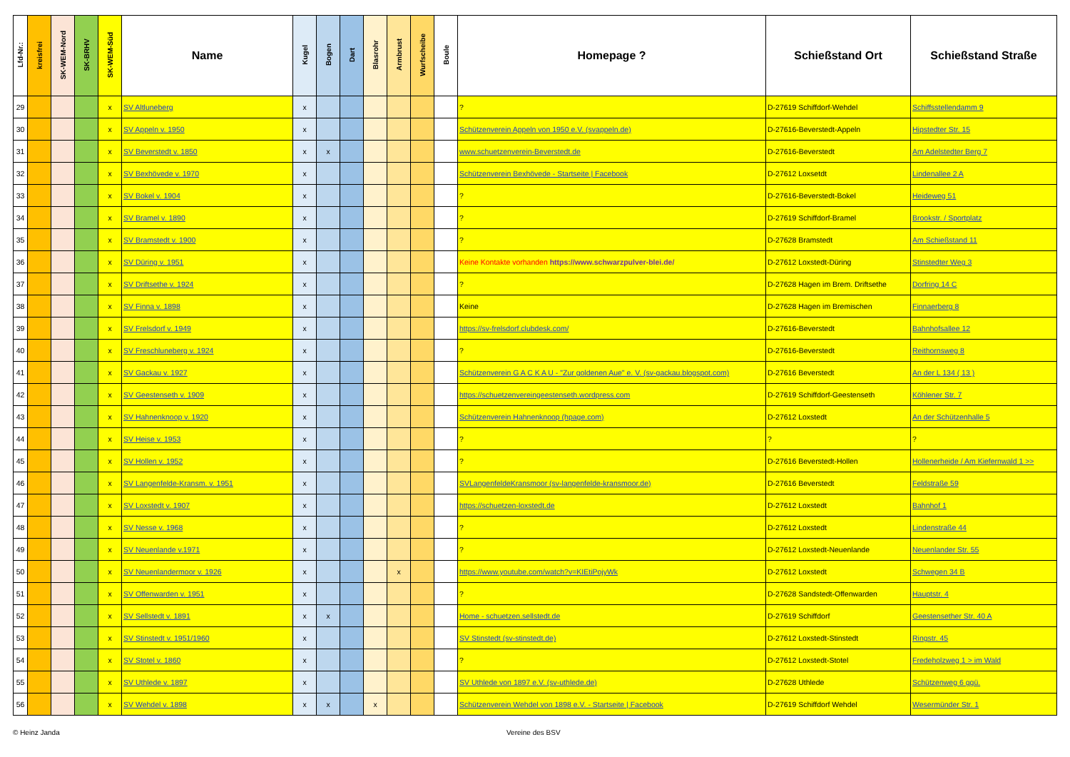| Lfd-Nr.: | kreisfrei | SK-WEM-Nord | SK-BRHV | SK-WEM-Süd | Name | Kugel | Bogen | Dart | Blasrohr | Armbrust | Wurfscheibe | Boule | Homepage ? | Schießstand Ort | Schießstand Straße |
| --- | --- | --- | --- | --- | --- | --- | --- | --- | --- | --- | --- | --- | --- | --- | --- |
| 29 | | | | x | SV Altluneberg | x | | | | | | | ? | D-27619 Schiffdorf-Wehdel | Schiffsstellendamm 9 |
| 30 | | | | x | SV Appeln v. 1950 | x | | | | | | | Schützenverein Appeln von 1950 e.V. (svappeln.de) | D-27616-Beverstedt-Appeln | Hipstedter Str. 15 |
| 31 | | | | x | SV Beverstedt v. 1850 | x | x | | | | | | www.schuetzenverein-Beverstedt.de | D-27616-Beverstedt | Am Adelstedter Berg 7 |
| 32 | | | | x | SV Bexhövede v. 1970 | x | | | | | | | Schützenverein Bexhövede - Startseite / Facebook | D-27612 Loxsetdt | Lindenallee 2 A |
| 33 | | | | x | SV Bokel v. 1904 | x | | | | | | | ? | D-27616-Beverstedt-Bokel | Heideweg 51 |
| 34 | | | | x | SV Bramel v. 1890 | x | | | | | | | ? | D-27619 Schiffdorf-Bramel | Brookstr. / Sportplatz |
| 35 | | | | x | SV Bramstedt v. 1900 | x | | | | | | | ? | D-27628 Bramstedt | Am Schießstand 11 |
| 36 | | | | x | SV Düring v. 1951 | x | | | | | | | Keine Kontakte vorhanden https://www.schwarzpulver-blei.de/ | D-27612 Loxstedt-Düring | Stinstedter Weg 3 |
| 37 | | | | x | SV Driftsethe v. 1924 | x | | | | | | | ? | D-27628 Hagen im Brem. Driftsethe | Dorfring 14 C |
| 38 | | | | x | SV Finna v. 1898 | x | | | | | | | Keine | D-27628 Hagen im Bremischen | Finnaerberg 8 |
| 39 | | | | x | SV Frelsdorf v. 1949 | x | | | | | | | https://sv-frelsdorf.clubdesk.com/ | D-27616-Beverstedt | Bahnhofsallee 12 |
| 40 | | | | x | SV Freschluneberg v. 1924 | x | | | | | | | ? | D-27616-Beverstedt | Reithornsweg 8 |
| 41 | | | | x | SV Gackau v. 1927 | x | | | | | | | Schützenverein G A C K A U - "Zur goldenen Aue" e. V. (sv-gackau.blogspot.com) | D-27616 Beverstedt | An der L 134 ( 13 ) |
| 42 | | | | x | SV Geestenseth v. 1909 | x | | | | | | | https://schuetzenvereingeestenseth.wordpress.com | D-27619 Schiffdorf-Geestenseth | Köhlener Str. 7 |
| 43 | | | | x | SV Hahnenknoop v. 1920 | x | | | | | | | Schützenverein Hahnenknoop (hpage.com) | D-27612 Loxstedt | An der Schützenhalle 5 |
| 44 | | | | x | SV Heise v. 1953 | x | | | | | | | ? | ? | ? |
| 45 | | | | x | SV Hollen v. 1952 | x | | | | | | | ? | D-27616 Beverstedt-Hollen | Hollenerheide / Am Kiefernwald 1 >> |
| 46 | | | | x | SV Langenfelde-Kransm. v. 1951 | x | | | | | | | SVLangenfeldeKransmoor (sv-langenfelde-kransmoor.de) | D-27616 Beverstedt | Feldstraße 59 |
| 47 | | | | x | SV Loxstedt v. 1907 | x | | | | | | | https://schuetzen-loxstedt.de | D-27612 Loxstedt | Bahnhof 1 |
| 48 | | | | x | SV Nesse v. 1968 | x | | | | | | | ? | D-27612 Loxstedt | Lindenstraße 44 |
| 49 | | | | x | SV Neuenlande v.1971 | x | | | | | | | ? | D-27612 Loxstedt-Neuenlande | Neuenlander Str. 55 |
| 50 | | | | x | SV Neuenlandermoor v. 1926 | x | | | | x | | | https://www.youtube.com/watch?v=KIEtiPojyWk | D-27612 Loxstedt | Schwegen 34 B |
| 51 | | | | x | SV Offenwarden v. 1951 | x | | | | | | | ? | D-27628 Sandstedt-Offenwarden | Hauptstr. 4 |
| 52 | | | | x | SV Sellstedt v. 1891 | x | x | | | | | | Home - schuetzen.sellstedt.de | D-27619 Schiffdorf | Geestensether Str. 40 A |
| 53 | | | | x | SV Stinstedt v. 1951/1960 | x | | | | | | | SV Stinstedt (sv-stinstedt.de) | D-27612 Loxstedt-Stinstedt | Ringstr. 45 |
| 54 | | | | x | SV Stotel v. 1860 | x | | | | | | | ? | D-27612 Loxstedt-Stotel | Fredeholzweg 1 > im Wald |
| 55 | | | | x | SV Uthlede v. 1897 | x | | | | | | | SV Uthlede von 1897 e.V. (sv-uthlede.de) | D-27628 Uthlede | Schützenweg 6 ggü. |
| 56 | | | | x | SV Wehdel v. 1898 | x | x | | x | | | | Schützenverein Wehdel von 1898 e.V. - Startseite / Facebook | D-27619 Schiffdorf Wehdel | Wesermünder Str. 1 |
© Heinz Janda Vereine des BSV